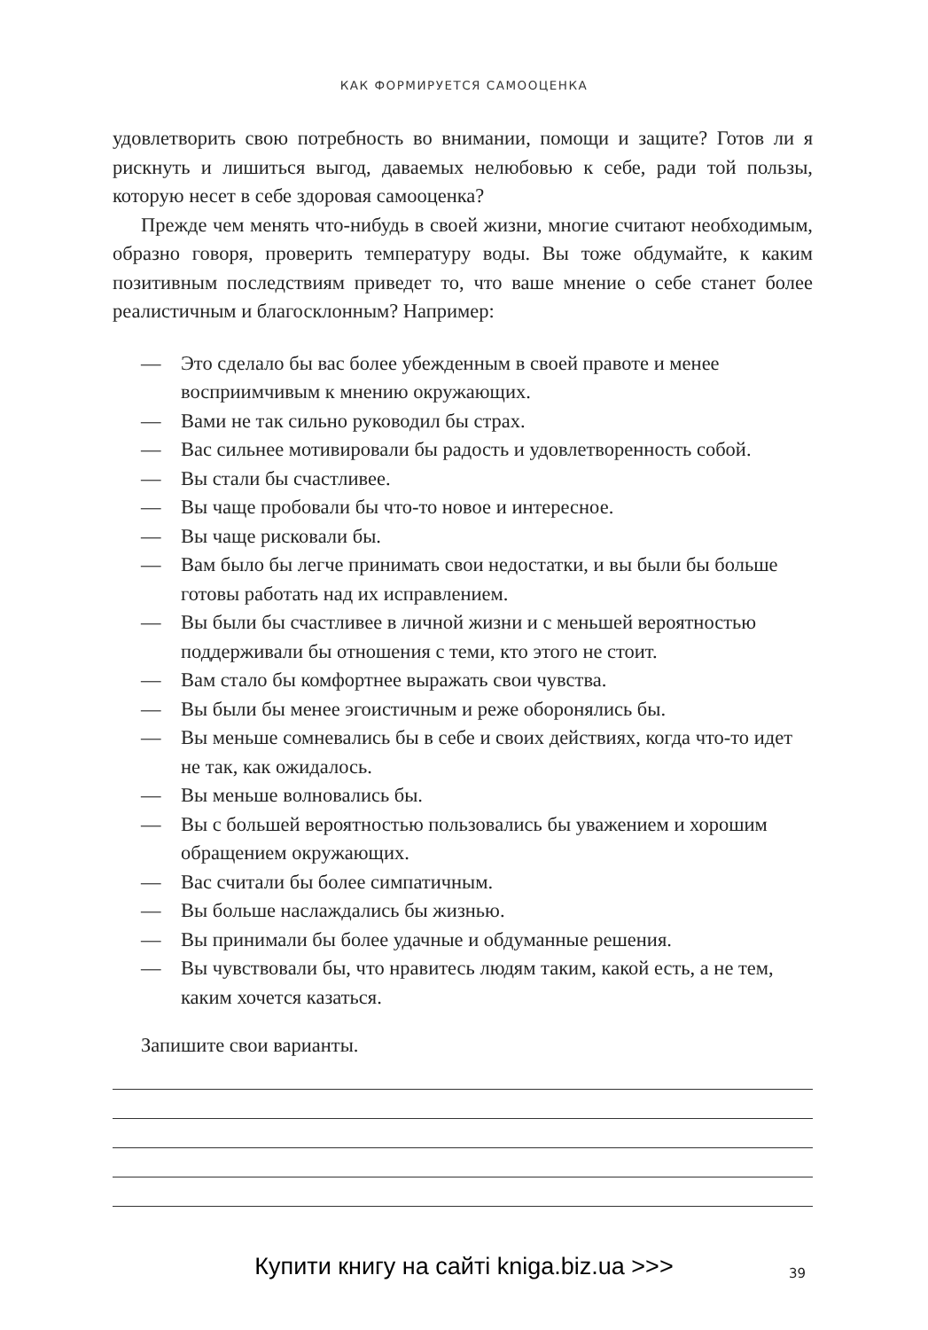КАК ФОРМИРУЕТСЯ САМООЦЕНКА
удовлетворить свою потребность во внимании, помощи и защите? Готов ли я рискнуть и лишиться выгод, даваемых нелюбовью к себе, ради той пользы, которую несет в себе здоровая самооценка?
Прежде чем менять что-нибудь в своей жизни, многие считают необходимым, образно говоря, проверить температуру воды. Вы тоже обдумайте, к каким позитивным последствиям приведет то, что ваше мнение о себе станет более реалистичным и благосклонным? Например:
— Это сделало бы вас более убежденным в своей правоте и менее восприимчивым к мнению окружающих.
— Вами не так сильно руководил бы страх.
— Вас сильнее мотивировали бы радость и удовлетворенность собой.
— Вы стали бы счастливее.
— Вы чаще пробовали бы что-то новое и интересное.
— Вы чаще рисковали бы.
— Вам было бы легче принимать свои недостатки, и вы были бы больше готовы работать над их исправлением.
— Вы были бы счастливее в личной жизни и с меньшей вероятностью поддерживали бы отношения с теми, кто этого не стоит.
— Вам стало бы комфортнее выражать свои чувства.
— Вы были бы менее эгоистичным и реже оборонялись бы.
— Вы меньше сомневались бы в себе и своих действиях, когда что-то идет не так, как ожидалось.
— Вы меньше волновались бы.
— Вы с большей вероятностью пользовались бы уважением и хорошим обращением окружающих.
— Вас считали бы более симпатичным.
— Вы больше наслаждались бы жизнью.
— Вы принимали бы более удачные и обдуманные решения.
— Вы чувствовали бы, что нравитесь людям таким, какой есть, а не тем, каким хочется казаться.
Запишите свои варианты.
Купити книгу на сайті kniga.biz.ua >>> 39